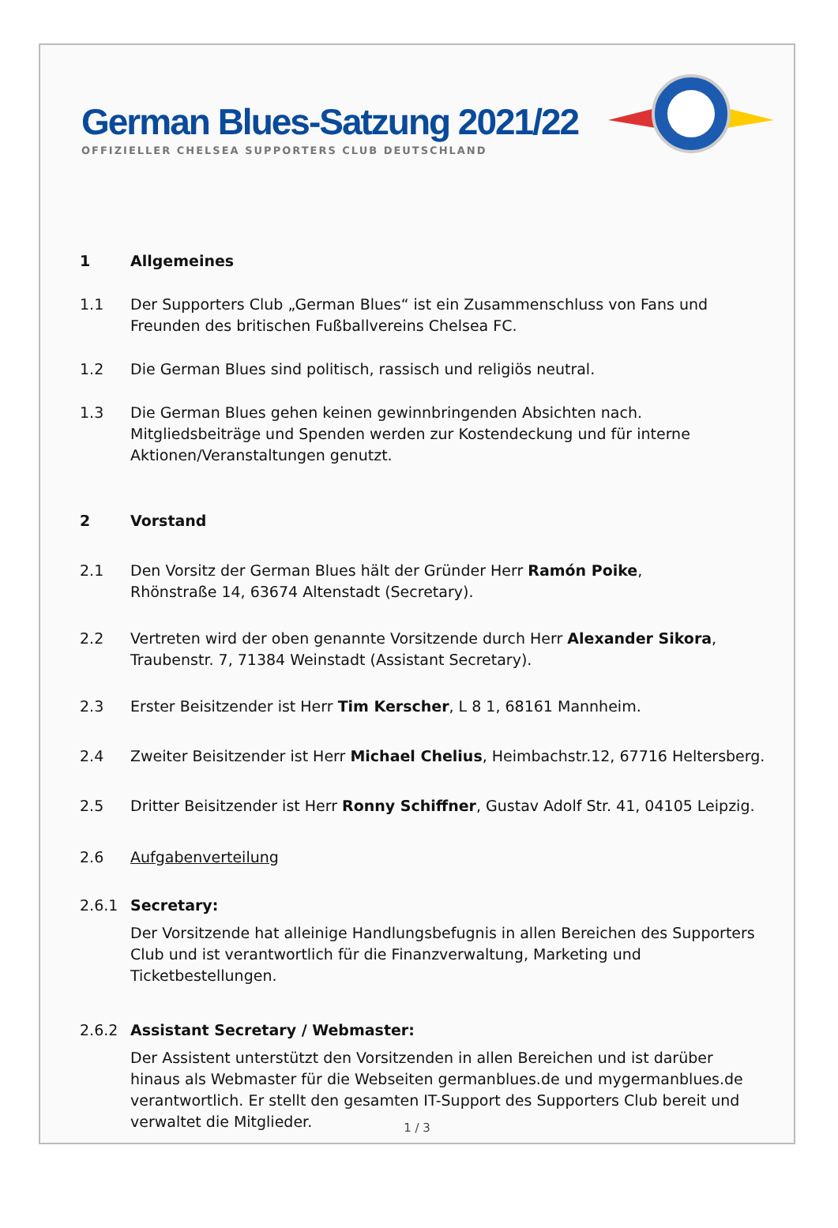German Blues-Satzung 2021/22
OFFIZIELLER CHELSEA SUPPORTERS CLUB DEUTSCHLAND
1 Allgemeines
1.1 Der Supporters Club „German Blues“ ist ein Zusammenschluss von Fans und Freunden des britischen Fußballvereins Chelsea FC.
1.2 Die German Blues sind politisch, rassisch und religiös neutral.
1.3 Die German Blues gehen keinen gewinnbringenden Absichten nach. Mitgliedsbeiträge und Spenden werden zur Kostendeckung und für interne Aktionen/Veranstaltungen genutzt.
2 Vorstand
2.1 Den Vorsitz der German Blues hält der Gründer Herr Ramón Poike,
Rhönstraße 14, 63674 Altenstadt (Secretary).
2.2 Vertreten wird der oben genannte Vorsitzende durch Herr Alexander Sikora,
Traubenstr. 7, 71384 Weinstadt (Assistant Secretary).
2.3 Erster Beisitzender ist Herr Tim Kerscher, L 8 1, 68161 Mannheim.
2.4 Zweiter Beisitzender ist Herr Michael Chelius, Heimbachstr.12, 67716 Heltersberg.
2.5 Dritter Beisitzender ist Herr Ronny Schiffner, Gustav Adolf Str. 41, 04105 Leipzig.
2.6 Aufgabenverteilung
2.6.1 Secretary:
Der Vorsitzende hat alleinige Handlungsbefugnis in allen Bereichen des Supporters Club und ist verantwortlich für die Finanzverwaltung, Marketing und Ticketbestellungen.
2.6.2 Assistant Secretary / Webmaster:
Der Assistent unterstützt den Vorsitzenden in allen Bereichen und ist darüber hinaus als Webmaster für die Webseiten germanblues.de und mygermanblues.de verantwortlich. Er stellt den gesamten IT-Support des Supporters Club bereit und verwaltet die Mitglieder.
1 / 3